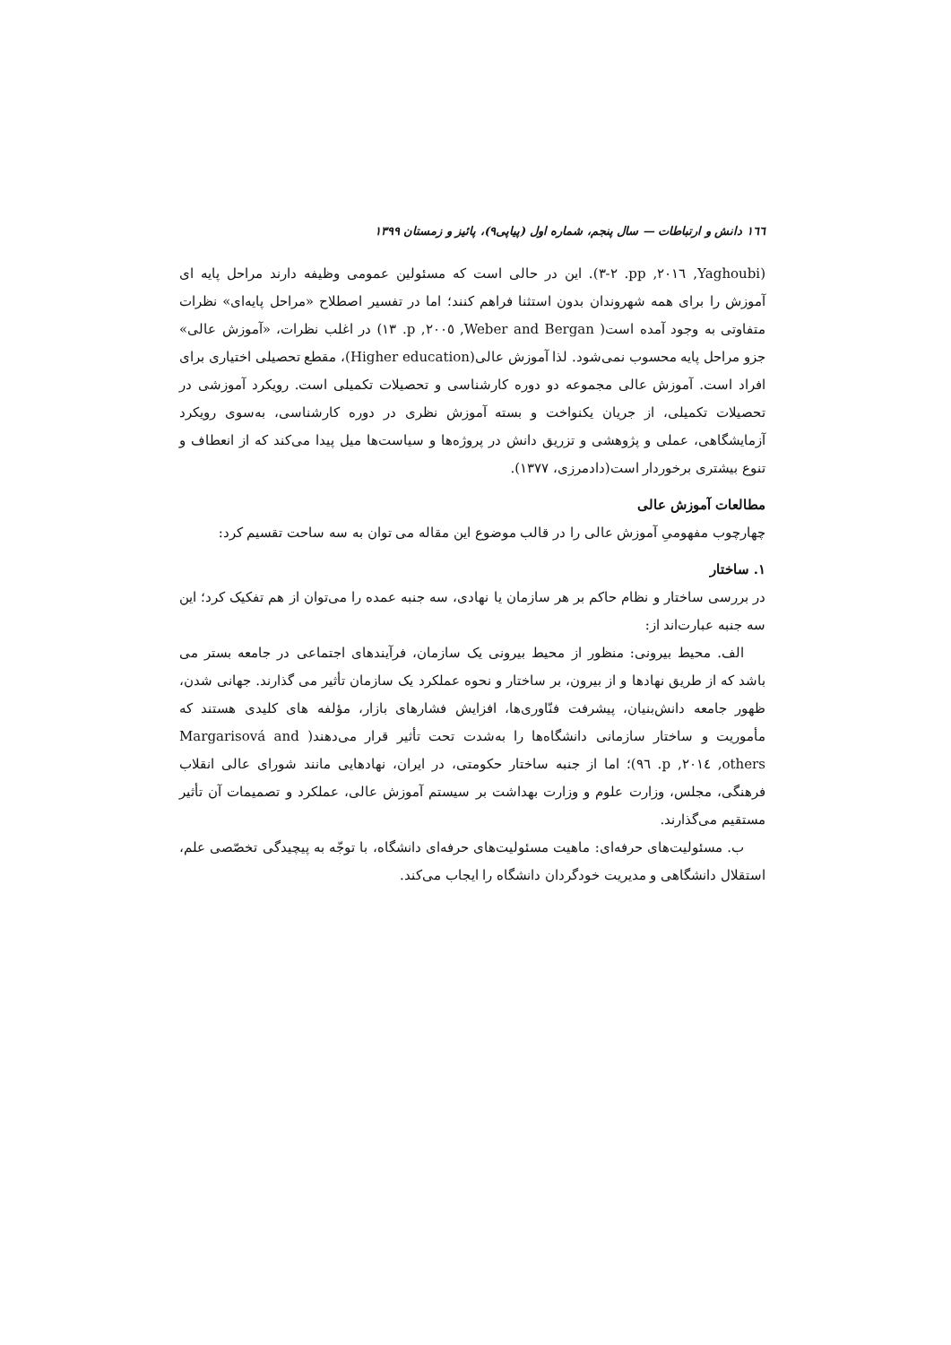١٦٦ دانش و ارتباطات — سال پنجم، شماره اول (پیاپی۹)، پائیز و زمستان ۱۳۹۹
(Yaghoubi, ٢٠١٦, pp. ٢-٣). این در حالی است که مسئولین عمومی وظیفه دارند مراحل پایه ای آموزش را برای همه شهروندان بدون استثنا فراهم کنند؛ اما در تفسیر اصطلاح «مراحل پایه‌ای» نظرات متفاوتی به وجود آمده است( Weber and Bergan, ٢٠٠٥, p. ١٣) در اغلب نظرات، «آموزش عالی» جزو مراحل پایه محسوب نمی‌شود. لذا آموزش عالی(Higher education)، مقطع تحصیلی اختیاری برای افراد است. آموزش عالی مجموعه دو دوره کارشناسی و تحصیلات تکمیلی است. رویکرد آموزشی در تحصیلات تکمیلی، از جریان یکنواخت و بسته آموزش نظری در دوره کارشناسی، به‌سوی رویکرد آزمایشگاهی، عملی و پژوهشی و تزریق دانش در پروژه‌ها و سیاست‌ها میل پیدا می‌کند که از انعطاف و تنوع بیشتری برخوردار است(دادمرزی، ۱۳۷۷).
مطالعات آموزش عالی
چهارچوب مفهومیِ آموزش عالی را در قالب موضوع این مقاله می توان به سه ساحت تقسیم کرد:
۱. ساختار
در بررسی ساختار و نظام حاکم بر هر سازمان یا نهادی، سه جنبه عمده را می‌توان از هم تفکیک کرد؛ این سه جنبه عبارت‌اند از:
الف. محیط بیرونی: منظور از محیط بیرونی یک سازمان، فرآیندهای اجتماعی در جامعه بستر می باشد که از طریق نهادها و از بیرون، بر ساختار و نحوه عملکرد یک سازمان تأثیر می گذارند. جهانی شدن، ظهور جامعه دانش‌بنیان، پیشرفت فنّاوری‌ها، افزایش فشارهای بازار، مؤلفه های کلیدی هستند که مأموریت و ساختار سازمانی دانشگاه‌ها را به‌شدت تحت تأثیر قرار می‌دهند( Margarisová and others, ٢٠١٤, p. ٩٦)؛ اما از جنبه ساختار حکومتی، در ایران، نهادهایی مانند شورای عالی انقلاب فرهنگی، مجلس، وزارت علوم و وزارت بهداشت بر سیستم آموزش عالی، عملکرد و تصمیمات آن تأثیر مستقیم می‌گذارند.
ب. مسئولیت‌های حرفه‌ای: ماهیت مسئولیت‌های حرفه‌ای دانشگاه، با توجّه به پیچیدگی تخصّصی علم، استقلال دانشگاهی و مدیریت خودگردان دانشگاه را ایجاب می‌کند.